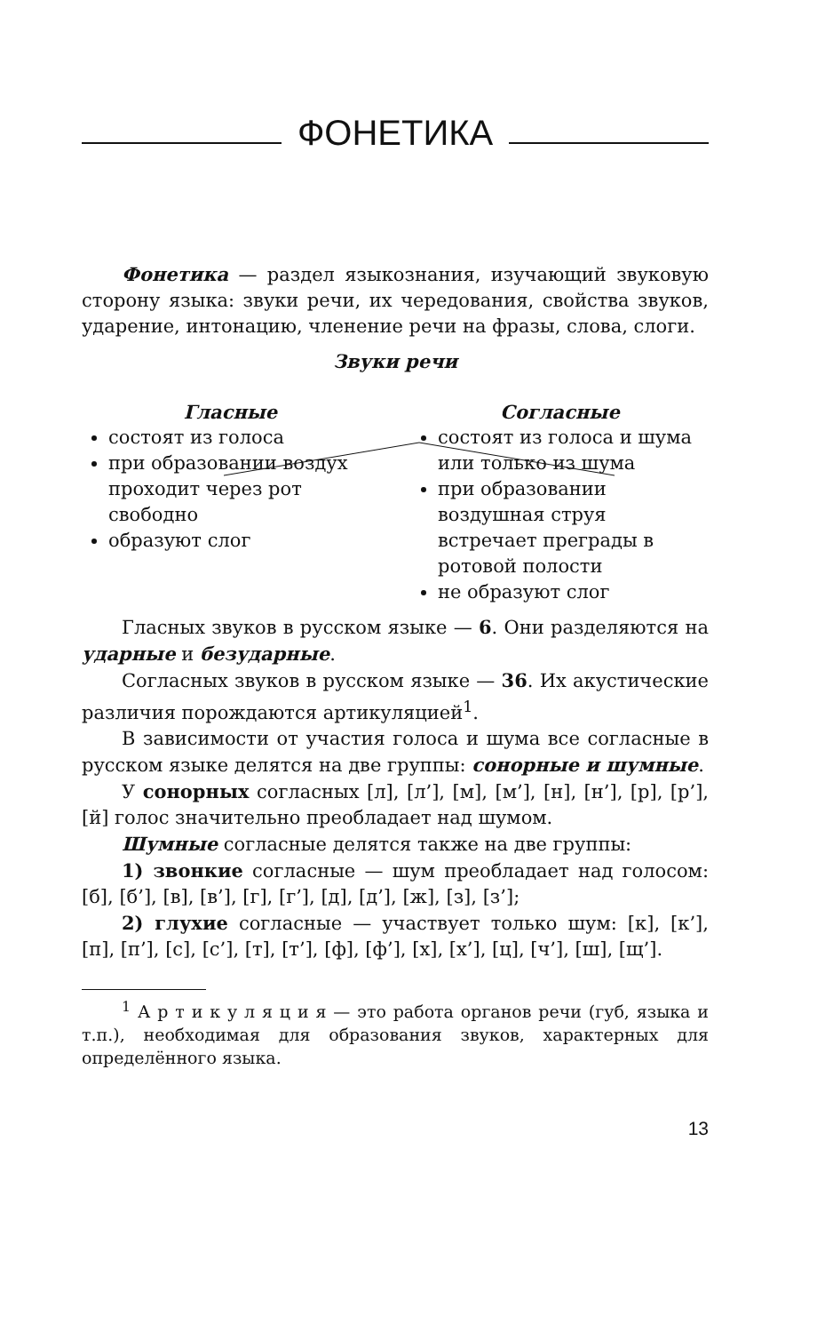ФОНЕТИКА
Фонетика — раздел языкознания, изучающий звуковую сторону языка: звуки речи, их чередования, свойства звуков, ударение, интонацию, членение речи на фразы, слова, слоги.
Звуки речи
Гласные
состоят из голоса
при образовании воздух проходит через рот свободно
образуют слог
Согласные
состоят из голоса и шума или только из шума
при образовании воздушная струя встречает преграды в ротовой полости
не образуют слог
Гласных звуков в русском языке — 6. Они разделяются на ударные и безударные.
Согласных звуков в русском языке — 36. Их акустические различия порождаются артикуляцией<sup>1</sup>.
В зависимости от участия голоса и шума все согласные в русском языке делятся на две группы: сонорные и шумные.
У сонорных согласных [л], [л’], [м], [м’], [н], [н’], [р], [р’], [й] голос значительно преобладает над шумом.
Шумные согласные делятся также на две группы:
1) звонкие согласные — шум преобладает над голосом: [б], [б’], [в], [в’], [г], [г’], [д], [д’], [ж], [з], [з’];
2) глухие согласные — участвует только шум: [к], [к’], [п], [п’], [с], [с’], [т], [т’], [ф], [ф’], [х], [х’], [ц], [ч’], [ш], [щ’].
<sup>1</sup> А р т и к у л я ц и я — это работа органов речи (губ, языка и т.п.), необходимая для образования звуков, характерных для определённого языка.
13